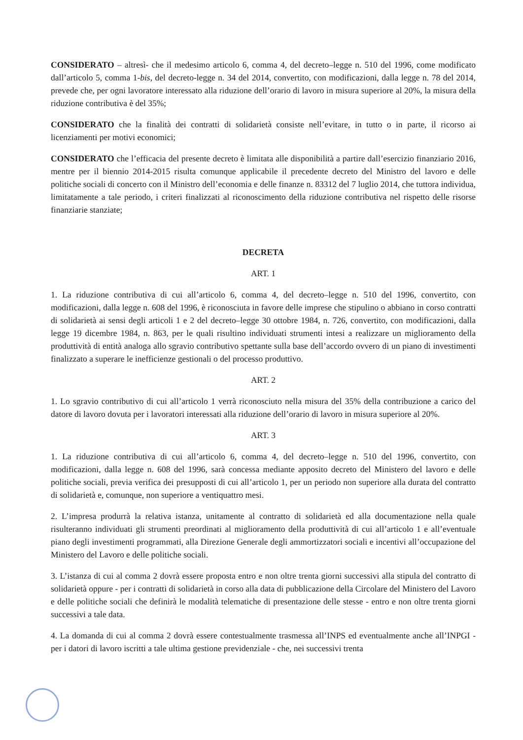CONSIDERATO – altresì- che il medesimo articolo 6, comma 4, del decreto–legge n. 510 del 1996, come modificato dall’articolo 5, comma 1-bis, del decreto-legge n. 34 del 2014, convertito, con modificazioni, dalla legge n. 78 del 2014, prevede che, per ogni lavoratore interessato alla riduzione dell’orario di lavoro in misura superiore al 20%, la misura della riduzione contributiva è del 35%;
CONSIDERATO che la finalità dei contratti di solidarietà consiste nell’evitare, in tutto o in parte, il ricorso ai licenziamenti per motivi economici;
CONSIDERATO che l’efficacia del presente decreto è limitata alle disponibilità a partire dall’esercizio finanziario 2016, mentre per il biennio 2014-2015 risulta comunque applicabile il precedente decreto del Ministro del lavoro e delle politiche sociali di concerto con il Ministro dell’economia e delle finanze n. 83312 del 7 luglio 2014, che tuttora individua, limitatamente a tale periodo, i criteri finalizzati al riconoscimento della riduzione contributiva nel rispetto delle risorse finanziarie stanziate;
DECRETA
ART. 1
1. La riduzione contributiva di cui all’articolo 6, comma 4, del decreto–legge n. 510 del 1996, convertito, con modificazioni, dalla legge n. 608 del 1996, è riconosciuta in favore delle imprese che stipulino o abbiano in corso contratti di solidarietà ai sensi degli articoli 1 e 2 del decreto–legge 30 ottobre 1984, n. 726, convertito, con modificazioni, dalla legge 19 dicembre 1984, n. 863, per le quali risultino individuati strumenti intesi a realizzare un miglioramento della produttività di entità analoga allo sgravio contributivo spettante sulla base dell’accordo ovvero di un piano di investimenti finalizzato a superare le inefficienze gestionali o del processo produttivo.
ART. 2
1. Lo sgravio contributivo di cui all’articolo 1 verrà riconosciuto nella misura del 35% della contribuzione a carico del datore di lavoro dovuta per i lavoratori interessati alla riduzione dell’orario di lavoro in misura superiore al 20%.
ART. 3
1. La riduzione contributiva di cui all’articolo 6, comma 4, del decreto–legge n. 510 del 1996, convertito, con modificazioni, dalla legge n. 608 del 1996, sarà concessa mediante apposito decreto del Ministero del lavoro e delle politiche sociali, previa verifica dei presupposti di cui all’articolo 1, per un periodo non superiore alla durata del contratto di solidarietà e, comunque, non superiore a ventiquattro mesi.
2. L’impresa produrrà la relativa istanza, unitamente al contratto di solidarietà ed alla documentazione nella quale risulteranno individuati gli strumenti preordinati al miglioramento della produttività di cui all’articolo 1 e all’eventuale piano degli investimenti programmati, alla Direzione Generale degli ammortizzatori sociali e incentivi all’occupazione del Ministero del Lavoro e delle politiche sociali.
3. L’istanza di cui al comma 2 dovrà essere proposta entro e non oltre trenta giorni successivi alla stipula del contratto di solidarietà oppure - per i contratti di solidarietà in corso alla data di pubblicazione della Circolare del Ministero del Lavoro e delle politiche sociali che definirà le modalità telematiche di presentazione delle stesse - entro e non oltre trenta giorni successivi a tale data.
4. La domanda di cui al comma 2 dovrà essere contestualmente trasmessa all’INPS ed eventualmente anche all’INPGI - per i datori di lavoro iscritti a tale ultima gestione previdenziale - che, nei successivi trenta